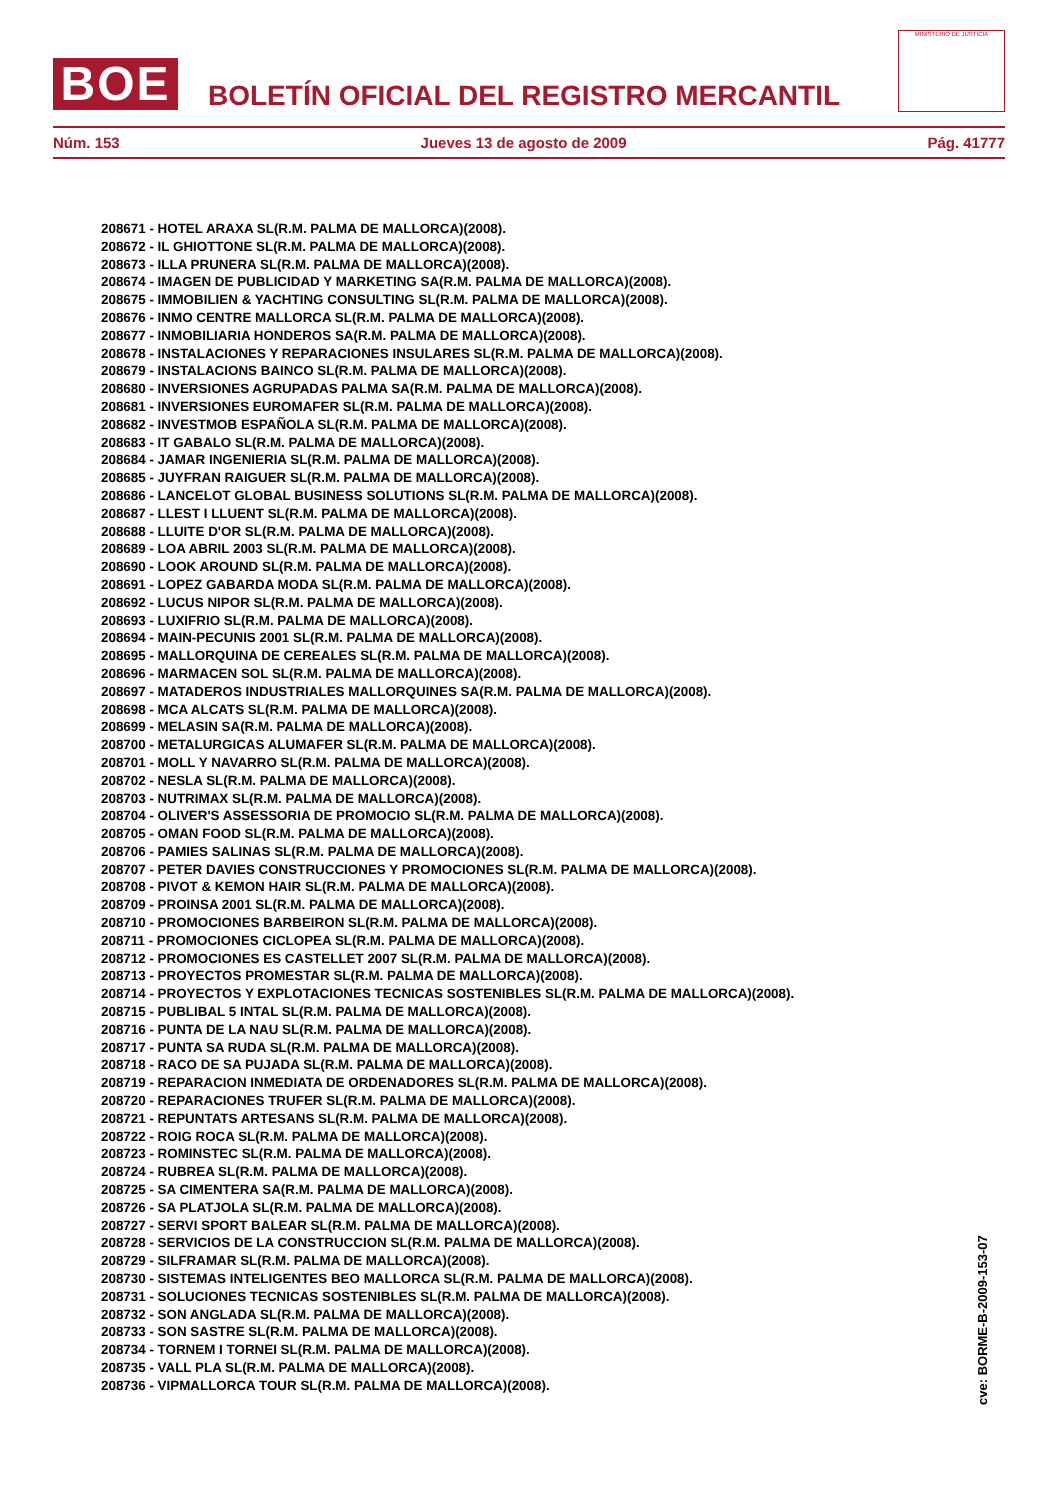BOE
BOLETÍN OFICIAL DEL REGISTRO MERCANTIL
MINISTERIO DE JUSTICIA
Núm. 153 Jueves 13 de agosto de 2009 Pág. 41777
208671 - HOTEL ARAXA SL(R.M. PALMA DE MALLORCA)(2008).
208672 - IL GHIOTTONE SL(R.M. PALMA DE MALLORCA)(2008).
208673 - ILLA PRUNERA SL(R.M. PALMA DE MALLORCA)(2008).
208674 - IMAGEN DE PUBLICIDAD Y MARKETING SA(R.M. PALMA DE MALLORCA)(2008).
208675 - IMMOBILIEN & YACHTING CONSULTING SL(R.M. PALMA DE MALLORCA)(2008).
208676 - INMO CENTRE MALLORCA SL(R.M. PALMA DE MALLORCA)(2008).
208677 - INMOBILIARIA HONDEROS SA(R.M. PALMA DE MALLORCA)(2008).
208678 - INSTALACIONES Y REPARACIONES INSULARES SL(R.M. PALMA DE MALLORCA)(2008).
208679 - INSTALACIONS BAINCO SL(R.M. PALMA DE MALLORCA)(2008).
208680 - INVERSIONES AGRUPADAS PALMA SA(R.M. PALMA DE MALLORCA)(2008).
208681 - INVERSIONES EUROMAFER SL(R.M. PALMA DE MALLORCA)(2008).
208682 - INVESTMOB ESPAÑOLA SL(R.M. PALMA DE MALLORCA)(2008).
208683 - IT GABALO SL(R.M. PALMA DE MALLORCA)(2008).
208684 - JAMAR INGENIERIA SL(R.M. PALMA DE MALLORCA)(2008).
208685 - JUYFRAN RAIGUER SL(R.M. PALMA DE MALLORCA)(2008).
208686 - LANCELOT GLOBAL BUSINESS SOLUTIONS SL(R.M. PALMA DE MALLORCA)(2008).
208687 - LLEST I LLUENT SL(R.M. PALMA DE MALLORCA)(2008).
208688 - LLUITE D'OR SL(R.M. PALMA DE MALLORCA)(2008).
208689 - LOA ABRIL 2003 SL(R.M. PALMA DE MALLORCA)(2008).
208690 - LOOK AROUND SL(R.M. PALMA DE MALLORCA)(2008).
208691 - LOPEZ GABARDA MODA SL(R.M. PALMA DE MALLORCA)(2008).
208692 - LUCUS NIPOR SL(R.M. PALMA DE MALLORCA)(2008).
208693 - LUXIFRIO SL(R.M. PALMA DE MALLORCA)(2008).
208694 - MAIN-PECUNIS 2001 SL(R.M. PALMA DE MALLORCA)(2008).
208695 - MALLORQUINA DE CEREALES SL(R.M. PALMA DE MALLORCA)(2008).
208696 - MARMACEN SOL SL(R.M. PALMA DE MALLORCA)(2008).
208697 - MATADEROS INDUSTRIALES MALLORQUINES SA(R.M. PALMA DE MALLORCA)(2008).
208698 - MCA ALCATS SL(R.M. PALMA DE MALLORCA)(2008).
208699 - MELASIN SA(R.M. PALMA DE MALLORCA)(2008).
208700 - METALURGICAS ALUMAFER SL(R.M. PALMA DE MALLORCA)(2008).
208701 - MOLL Y NAVARRO SL(R.M. PALMA DE MALLORCA)(2008).
208702 - NESLA SL(R.M. PALMA DE MALLORCA)(2008).
208703 - NUTRIMAX SL(R.M. PALMA DE MALLORCA)(2008).
208704 - OLIVER'S ASSESSORIA DE PROMOCIO SL(R.M. PALMA DE MALLORCA)(2008).
208705 - OMAN FOOD SL(R.M. PALMA DE MALLORCA)(2008).
208706 - PAMIES SALINAS SL(R.M. PALMA DE MALLORCA)(2008).
208707 - PETER DAVIES CONSTRUCCIONES Y PROMOCIONES SL(R.M. PALMA DE MALLORCA)(2008).
208708 - PIVOT & KEMON HAIR SL(R.M. PALMA DE MALLORCA)(2008).
208709 - PROINSA 2001 SL(R.M. PALMA DE MALLORCA)(2008).
208710 - PROMOCIONES BARBEIRON SL(R.M. PALMA DE MALLORCA)(2008).
208711 - PROMOCIONES CICLOPEA SL(R.M. PALMA DE MALLORCA)(2008).
208712 - PROMOCIONES ES CASTELLET 2007 SL(R.M. PALMA DE MALLORCA)(2008).
208713 - PROYECTOS PROMESTAR SL(R.M. PALMA DE MALLORCA)(2008).
208714 - PROYECTOS Y EXPLOTACIONES TECNICAS SOSTENIBLES SL(R.M. PALMA DE MALLORCA)(2008).
208715 - PUBLIBAL 5 INTAL SL(R.M. PALMA DE MALLORCA)(2008).
208716 - PUNTA DE LA NAU SL(R.M. PALMA DE MALLORCA)(2008).
208717 - PUNTA SA RUDA SL(R.M. PALMA DE MALLORCA)(2008).
208718 - RACO DE SA PUJADA SL(R.M. PALMA DE MALLORCA)(2008).
208719 - REPARACION INMEDIATA DE ORDENADORES SL(R.M. PALMA DE MALLORCA)(2008).
208720 - REPARACIONES TRUFER SL(R.M. PALMA DE MALLORCA)(2008).
208721 - REPUNTATS ARTESANS SL(R.M. PALMA DE MALLORCA)(2008).
208722 - ROIG ROCA SL(R.M. PALMA DE MALLORCA)(2008).
208723 - ROMINSTEC SL(R.M. PALMA DE MALLORCA)(2008).
208724 - RUBREA SL(R.M. PALMA DE MALLORCA)(2008).
208725 - SA CIMENTERA SA(R.M. PALMA DE MALLORCA)(2008).
208726 - SA PLATJOLA SL(R.M. PALMA DE MALLORCA)(2008).
208727 - SERVI SPORT BALEAR SL(R.M. PALMA DE MALLORCA)(2008).
208728 - SERVICIOS DE LA CONSTRUCCION SL(R.M. PALMA DE MALLORCA)(2008).
208729 - SILFRAMAR SL(R.M. PALMA DE MALLORCA)(2008).
208730 - SISTEMAS INTELIGENTES BEO MALLORCA SL(R.M. PALMA DE MALLORCA)(2008).
208731 - SOLUCIONES TECNICAS SOSTENIBLES SL(R.M. PALMA DE MALLORCA)(2008).
208732 - SON ANGLADA SL(R.M. PALMA DE MALLORCA)(2008).
208733 - SON SASTRE SL(R.M. PALMA DE MALLORCA)(2008).
208734 - TORNEM I TORNEI SL(R.M. PALMA DE MALLORCA)(2008).
208735 - VALL PLA SL(R.M. PALMA DE MALLORCA)(2008).
208736 - VIPMALLORCA TOUR SL(R.M. PALMA DE MALLORCA)(2008).
cve: BORME-B-2009-153-07